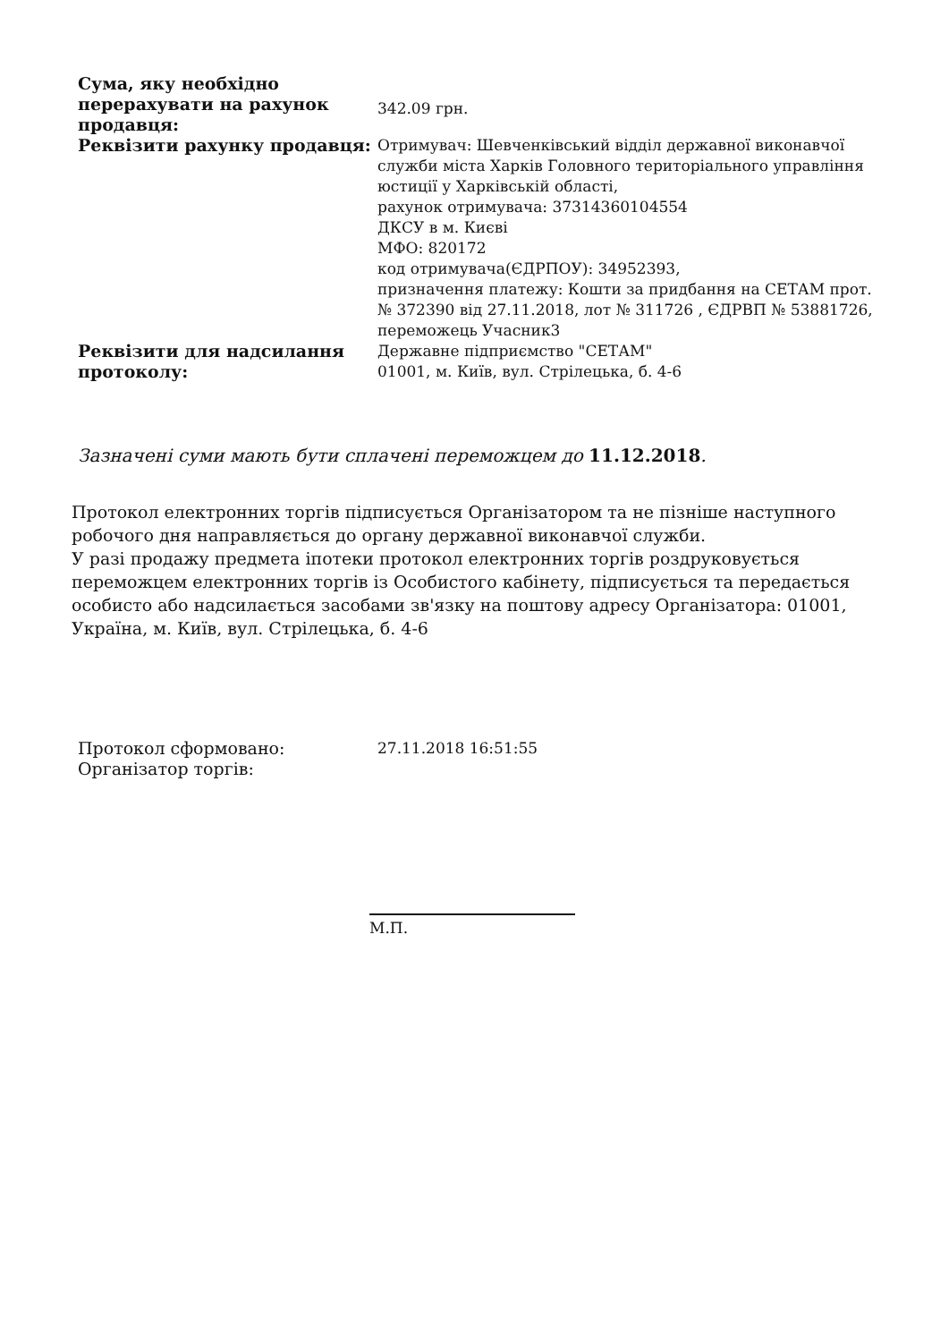| Сума, яку необхідно перерахувати на рахунок продавця: | 342.09 грн. |
| Реквізити рахунку продавця: | Отримувач: Шевченківський відділ державної виконавчої служби міста Харків Головного територіального управління юстиції у Харківській області, рахунок отримувача: 37314360104554 ДКСУ в м. Києві МФО: 820172 код отримувача(ЄДРПОУ): 34952393, призначення платежу: Кошти за придбання на СЕТАМ прот. № 372390 від 27.11.2018, лот № 311726 , ЄДРВП № 53881726, переможець Учасник3 |
| Реквізити для надсилання протоколу: | Державне підприємство "СЕТАМ" 01001, м. Київ, вул. Стрілецька, б. 4-6 |
Зазначені суми мають бути сплачені переможцем до 11.12.2018.
Протокол електронних торгів підписується Організатором та не пізніше наступного робочого дня направляється до органу державної виконавчої служби.
У разі продажу предмета іпотеки протокол електронних торгів роздруковується переможцем електронних торгів із Особистого кабінету, підписується та передається особисто або надсилається засобами зв'язку на поштову адресу Організатора: 01001, Україна, м. Київ, вул. Стрілецька, б. 4-6
| Протокол сформовано: | 27.11.2018 16:51:55 |
| Організатор торгів: | |
М.П.